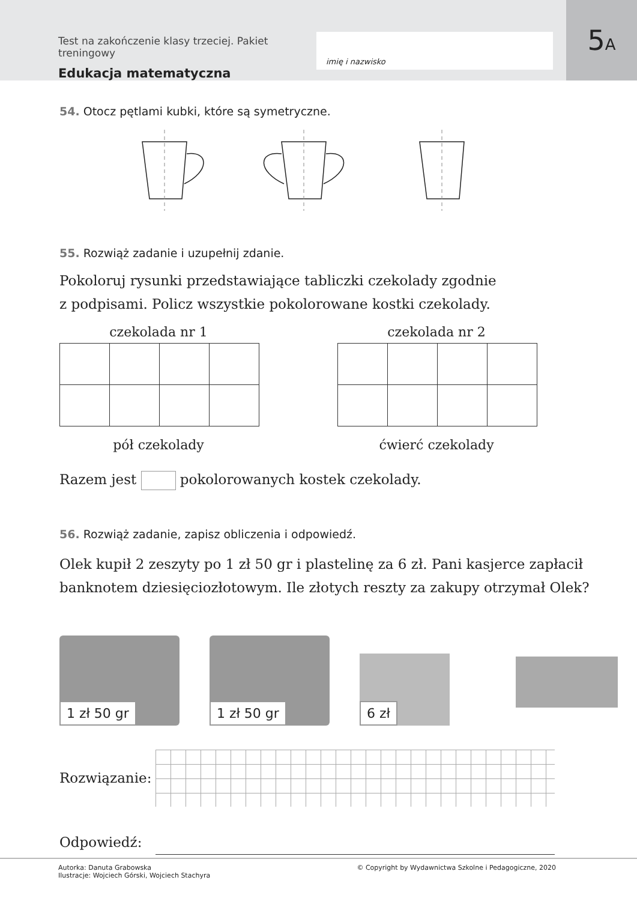Test na zakończenie klasy trzeciej. Pakiet treningowy
Edukacja matematyczna
imię i nazwisko
5 A
54. Otocz pętlami kubki, które są symetryczne.
55. Rozwiąż zadanie i uzupełnij zdanie.
Pokoloruj rysunki przedstawiające tabliczki czekolady zgodnie
z podpisami. Policz wszystkie pokolorowane kostki czekolady.
czekolada nr 1
pół czekolady
czekolada nr 2
ćwierć czekolady
Razem jest pokolorowanych kostek czekolady.
56. Rozwiąż zadanie, zapisz obliczenia i odpowiedź.
Olek kupił 2 zeszyty po 1 zł 50 gr i plastelinę za 6 zł. Pani kasjerce zapłacił
banknotem dziesięciozłotowym. Ile złotych reszty za zakupy otrzymał Olek?
1 zł 50 gr
1 zł 50 gr
6 zł
Rozwiązanie:
Odpowiedź:
Autorka: Danuta Grabowska
Ilustracje: Wojciech Górski, Wojciech Stachyra
© Copyright by Wydawnictwa Szkolne i Pedagogiczne, 2020